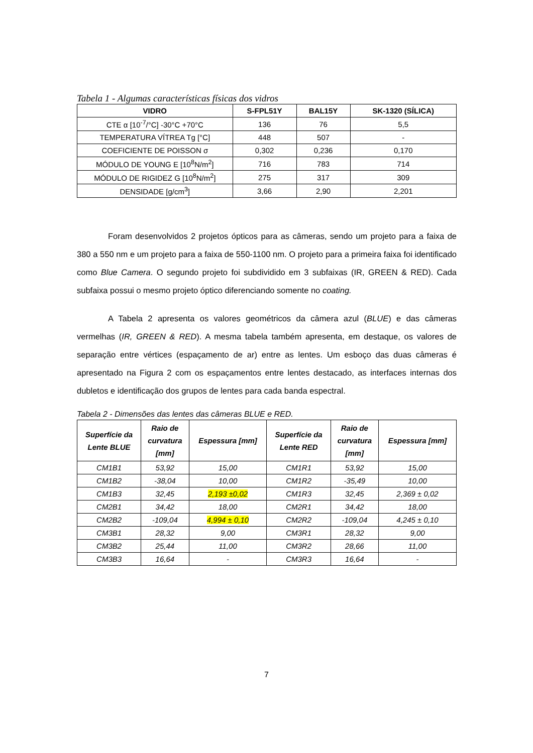Tabela 1 - Algumas características físicas dos vidros
| VIDRO | S-FPL51Y | BAL15Y | SK-1320 (SÍLICA) |
| --- | --- | --- | --- |
| CTE α [10<sup>-7</sup>/°C] -30°C +70°C | 136 | 76 | 5,5 |
| TEMPERATURA VÍTREA Tg [°C] | 448 | 507 | - |
| COEFICIENTE DE POISSON σ | 0,302 | 0,236 | 0,170 |
| MÓDULO DE YOUNG E [10<sup>8</sup>N/m<sup>2</sup>] | 716 | 783 | 714 |
| MÓDULO DE RIGIDEZ G [10<sup>8</sup>N/m<sup>2</sup>] | 275 | 317 | 309 |
| DENSIDADE [g/cm<sup>3</sup>] | 3,66 | 2,90 | 2,201 |
Foram desenvolvidos 2 projetos ópticos para as câmeras, sendo um projeto para a faixa de 380 a 550 nm e um projeto para a faixa de 550-1100 nm. O projeto para a primeira faixa foi identificado como Blue Camera. O segundo projeto foi subdividido em 3 subfaixas (IR, GREEN & RED). Cada subfaixa possui o mesmo projeto óptico diferenciando somente no coating.
A Tabela 2 apresenta os valores geométricos da câmera azul (BLUE) e das câmeras vermelhas (IR, GREEN & RED). A mesma tabela também apresenta, em destaque, os valores de separação entre vértices (espaçamento de ar) entre as lentes. Um esboço das duas câmeras é apresentado na Figura 2 com os espaçamentos entre lentes destacado, as interfaces internas dos dubletos e identificação dos grupos de lentes para cada banda espectral.
Tabela 2 - Dimensões das lentes das câmeras BLUE e RED.
| Superfície da Lente BLUE | Raio de curvatura [mm] | Espessura [mm] | Superfície da Lente RED | Raio de curvatura [mm] | Espessura [mm] |
| --- | --- | --- | --- | --- | --- |
| CM1B1 | 53,92 | 15,00 | CM1R1 | 53,92 | 15,00 |
| CM1B2 | -38,04 | 10,00 | CM1R2 | -35,49 | 10,00 |
| CM1B3 | 32,45 | 2,193 ±0,02 | CM1R3 | 32,45 | 2,369 ± 0,02 |
| CM2B1 | 34,42 | 18,00 | CM2R1 | 34,42 | 18,00 |
| CM2B2 | -109,04 | 4,994 ± 0,10 | CM2R2 | -109,04 | 4,245 ± 0,10 |
| CM3B1 | 28,32 | 9,00 | CM3R1 | 28,32 | 9,00 |
| CM3B2 | 25,44 | 11,00 | CM3R2 | 28,66 | 11,00 |
| CM3B3 | 16,64 | - | CM3R3 | 16,64 | - |
7